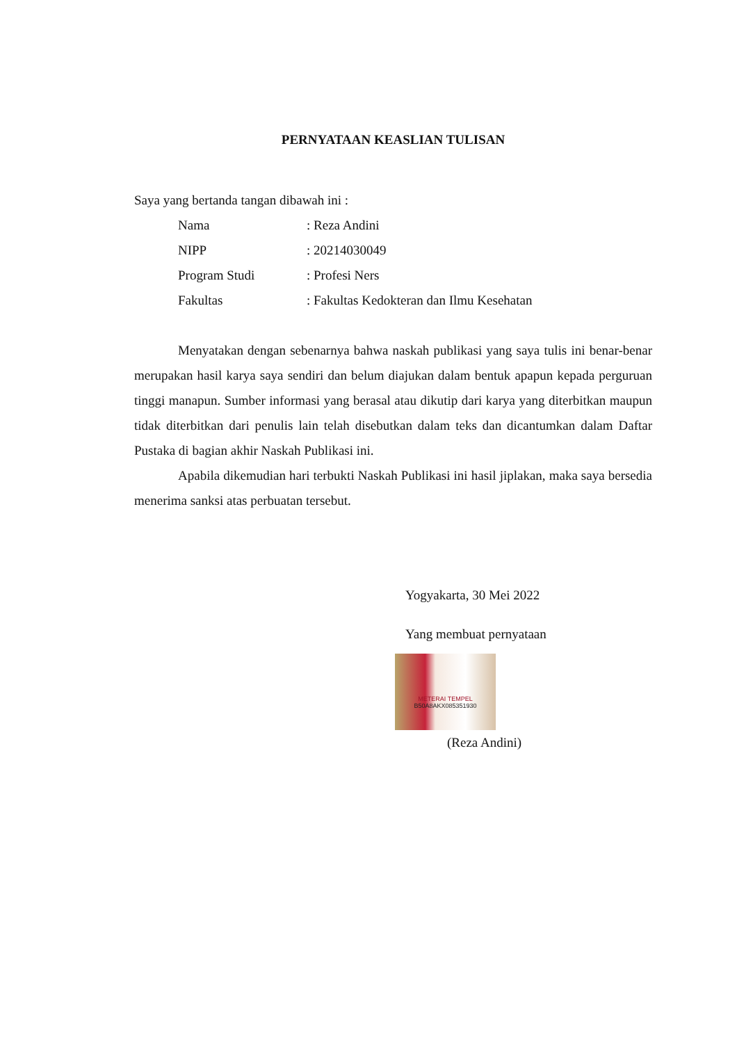PERNYATAAN KEASLIAN TULISAN
Saya yang bertanda tangan dibawah ini :
| Nama | : Reza Andini |
| NIPP | : 20214030049 |
| Program Studi | : Profesi Ners |
| Fakultas | : Fakultas Kedokteran dan Ilmu Kesehatan |
Menyatakan dengan sebenarnya bahwa naskah publikasi yang saya tulis ini benar-benar merupakan hasil karya saya sendiri dan belum diajukan dalam bentuk apapun kepada perguruan tinggi manapun. Sumber informasi yang berasal atau dikutip dari karya yang diterbitkan maupun tidak diterbitkan dari penulis lain telah disebutkan dalam teks dan dicantumkan dalam Daftar Pustaka di bagian akhir Naskah Publikasi ini.
Apabila dikemudian hari terbukti Naskah Publikasi ini hasil jiplakan, maka saya bersedia menerima sanksi atas perbuatan tersebut.
Yogyakarta, 30 Mei 2022
Yang membuat pernyataan
METERAI TEMPEL
B50A8AKX085351930
(Reza Andini)